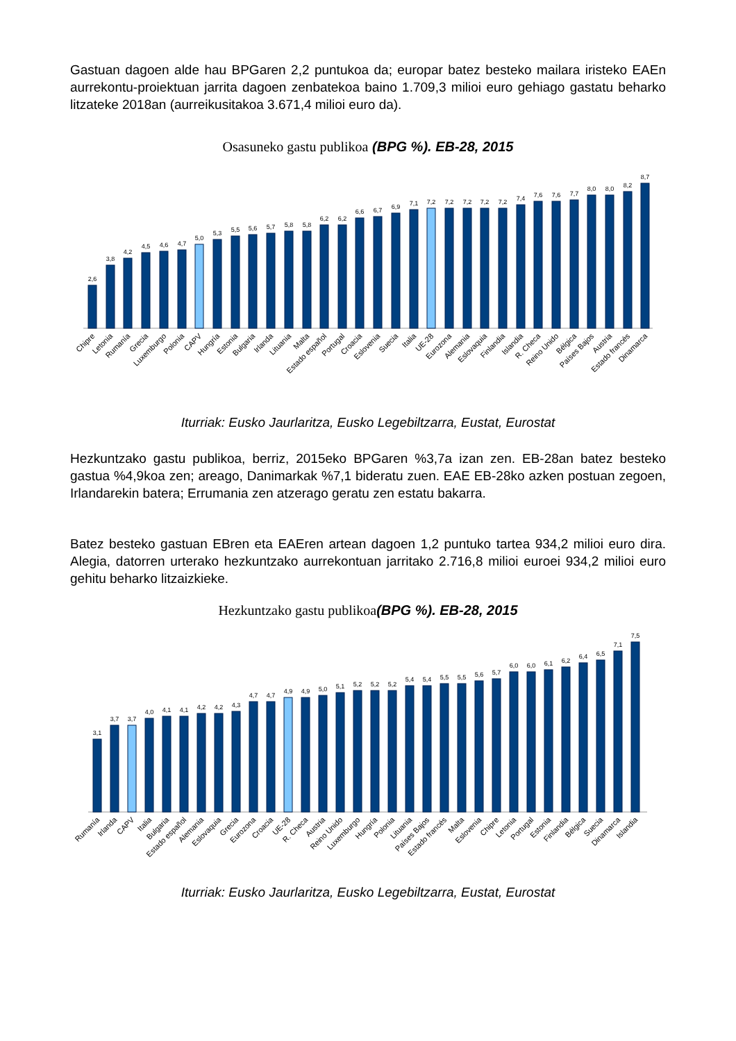Gastuan dagoen alde hau BPGaren 2,2 puntukoa da; europar batez besteko mailara iristeko EAEn aurrekontu-proiektuan jarrita dagoen zenbatekoa baino 1.709,3 milioi euro gehiago gastatu beharko litzateke 2018an (aurreikusitakoa 3.671,4 milioi euro da).
Osasuneko gastu publikoa (BPG %). EB-28, 2015
2,6
3,8
4,2
4,5
4,6
4,7
5,0
5,3
5,5
5,6
5,7
5,8
5,8
6,2
6,2
6,6
6,7
6,9
7,1
7,2
7,2
7,2
7,2
7,2
7,4
7,6
7,6
7,7
8,0
8,0
8,2
8,7
Chipre
Letonia
Rumanía
Grecia
Luxemburgo
Polonia
CAPV
Hungría
Estonia
Bulgaria
Irlanda
Lituania
Malta
Estado español
Portugal
Croacia
Eslovenia
Suecia
Italia
UE-28
Eurozona
Alemania
Eslovaquia
Finlandia
Islandia
R. Checa
Reino Unido
Bélgica
Países Bajos
Austria
Estado francés
Dinamarca
Iturriak: Eusko Jaurlaritza, Eusko Legebiltzarra, Eustat, Eurostat
Hezkuntzako gastu publikoa, berriz, 2015eko BPGaren %3,7a izan zen. EB-28an batez besteko gastua %4,9koa zen; areago, Danimarkak %7,1 bideratu zuen. EAE EB-28ko azken postuan zegoen, Irlandarekin batera; Errumania zen atzerago geratu zen estatu bakarra.
Batez besteko gastuan EBren eta EAEren artean dagoen 1,2 puntuko tartea 934,2 milioi euro dira. Alegia, datorren urterako hezkuntzako aurrekontuan jarritako 2.716,8 milioi euroei 934,2 milioi euro gehitu beharko litzaizkieke.
Hezkuntzako gastu publikoa(BPG %). EB-28, 2015
3,1
3,7
3,7
4,0
4,1
4,1
4,2
4,2
4,3
4,7
4,7
4,9
4,9
5,0
5,1
5,2
5,2
5,2
5,4
5,4
5,5
5,5
5,6
5,7
6,0
6,0
6,1
6,2
6,4
6,5
7,1
7,5
Rumanía
Irlanda
CAPV
Italia
Bulgaria
Estado español
Alemania
Eslovaquia
Grecia
Eurozona
Croacia
UE-28
R. Checa
Austria
Reino Unido
Luxemburgo
Hungría
Polonia
Lituania
Países Bajos
Estado francés
Malta
Eslovenia
Chipre
Letonia
Portugal
Estonia
Finlandia
Bélgica
Suecia
Dinamarca
Islandia
Iturriak: Eusko Jaurlaritza, Eusko Legebiltzarra, Eustat, Eurostat